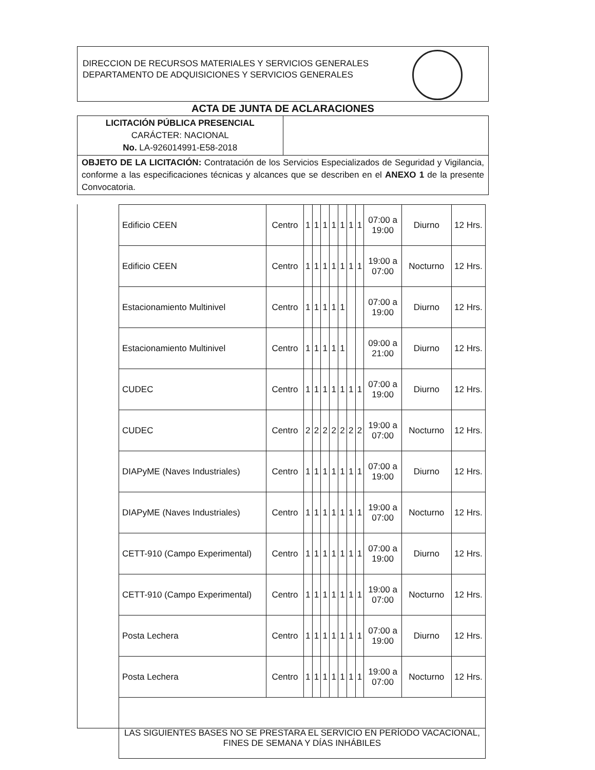DIRECCION DE RECURSOS MATERIALES Y SERVICIOS GENERALES
DEPARTAMENTO DE ADQUISICIONES Y SERVICIOS GENERALES
ACTA DE JUNTA DE ACLARACIONES
| LICITACIÓN PÚBLICA PRESENCIAL CARÁCTER: NACIONAL No. LA-926014991-E58-2018 | |
| OBJETO DE LA LICITACIÓN: Contratación de los Servicios Especializados de Seguridad y Vigilancia, conforme a las especificaciones técnicas y alcances que se describen en el ANEXO 1 de la presente Convocatoria. | |
| Edificio CEEN | Centro | 1 | 1 | 1 | 1 | 1 | 1 | 1 | 07:00 a 19:00 | Diurno | 12 Hrs. |
| Edificio CEEN | Centro | 1 | 1 | 1 | 1 | 1 | 1 | 1 | 19:00 a 07:00 | Nocturno | 12 Hrs. |
| Estacionamiento Multinivel | Centro | 1 | 1 | 1 | 1 | 1 | | | 07:00 a 19:00 | Diurno | 12 Hrs. |
| Estacionamiento Multinivel | Centro | 1 | 1 | 1 | 1 | 1 | | | 09:00 a 21:00 | Diurno | 12 Hrs. |
| CUDEC | Centro | 1 | 1 | 1 | 1 | 1 | 1 | 1 | 07:00 a 19:00 | Diurno | 12 Hrs. |
| CUDEC | Centro | 2 | 2 | 2 | 2 | 2 | 2 | 2 | 19:00 a 07:00 | Nocturno | 12 Hrs. |
| DIAPyME (Naves Industriales) | Centro | 1 | 1 | 1 | 1 | 1 | 1 | 1 | 07:00 a 19:00 | Diurno | 12 Hrs. |
| DIAPyME (Naves Industriales) | Centro | 1 | 1 | 1 | 1 | 1 | 1 | 1 | 19:00 a 07:00 | Nocturno | 12 Hrs. |
| CETT-910 (Campo Experimental) | Centro | 1 | 1 | 1 | 1 | 1 | 1 | 1 | 07:00 a 19:00 | Diurno | 12 Hrs. |
| CETT-910 (Campo Experimental) | Centro | 1 | 1 | 1 | 1 | 1 | 1 | 1 | 19:00 a 07:00 | Nocturno | 12 Hrs. |
| Posta Lechera | Centro | 1 | 1 | 1 | 1 | 1 | 1 | 1 | 07:00 a 19:00 | Diurno | 12 Hrs. |
| Posta Lechera | Centro | 1 | 1 | 1 | 1 | 1 | 1 | 1 | 19:00 a 07:00 | Nocturno | 12 Hrs. |
| LAS SIGUIENTES BASES NO SE PRESTARA EL SERVICIO EN PERÍODO VACACIONAL, FINES DE SEMANA Y DÍAS INHÁBILES | | | | | | | | | | | |